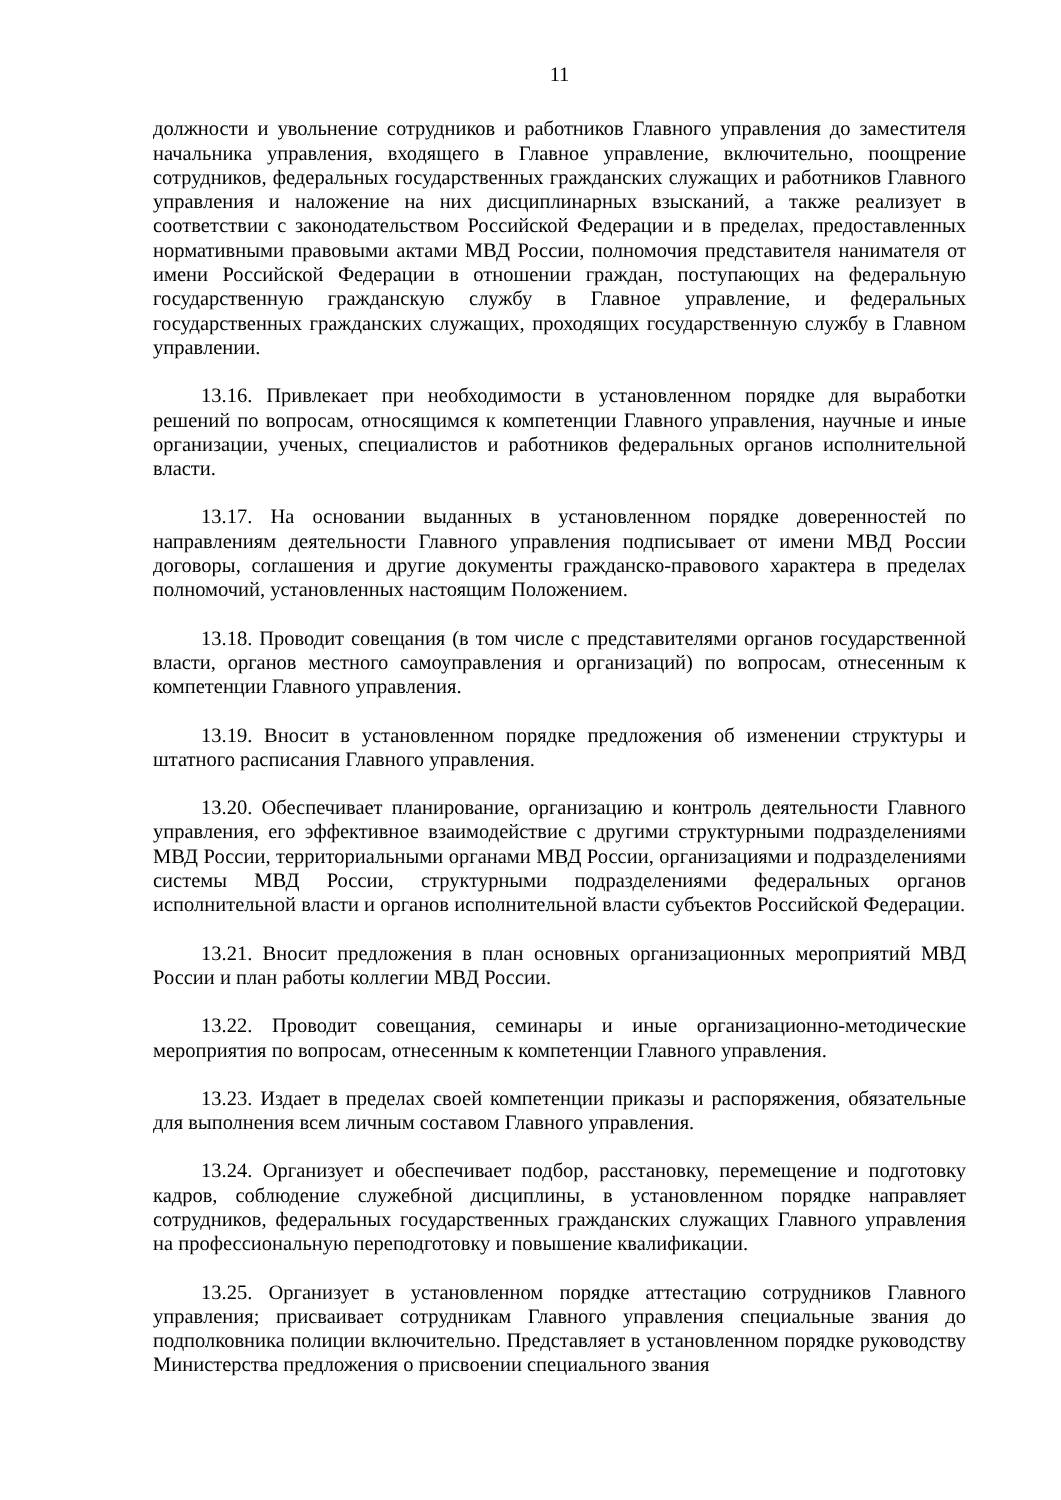11
должности и увольнение сотрудников и работников Главного управления до заместителя начальника управления, входящего в Главное управление, включительно, поощрение сотрудников, федеральных государственных гражданских служащих и работников Главного управления и наложение на них дисциплинарных взысканий, а также реализует в соответствии с законодательством Российской Федерации и в пределах, предоставленных нормативными правовыми актами МВД России, полномочия представителя нанимателя от имени Российской Федерации в отношении граждан, поступающих на федеральную государственную гражданскую службу в Главное управление, и федеральных государственных гражданских служащих, проходящих государственную службу в Главном управлении.
13.16. Привлекает при необходимости в установленном порядке для выработки решений по вопросам, относящимся к компетенции Главного управления, научные и иные организации, ученых, специалистов и работников федеральных органов исполнительной власти.
13.17. На основании выданных в установленном порядке доверенностей по направлениям деятельности Главного управления подписывает от имени МВД России договоры, соглашения и другие документы гражданско-правового характера в пределах полномочий, установленных настоящим Положением.
13.18. Проводит совещания (в том числе с представителями органов государственной власти, органов местного самоуправления и организаций) по вопросам, отнесенным к компетенции Главного управления.
13.19. Вносит в установленном порядке предложения об изменении структуры и штатного расписания Главного управления.
13.20. Обеспечивает планирование, организацию и контроль деятельности Главного управления, его эффективное взаимодействие с другими структурными подразделениями МВД России, территориальными органами МВД России, организациями и подразделениями системы МВД России, структурными подразделениями федеральных органов исполнительной власти и органов исполнительной власти субъектов Российской Федерации.
13.21. Вносит предложения в план основных организационных мероприятий МВД России и план работы коллегии МВД России.
13.22. Проводит совещания, семинары и иные организационно-методические мероприятия по вопросам, отнесенным к компетенции Главного управления.
13.23. Издает в пределах своей компетенции приказы и распоряжения, обязательные для выполнения всем личным составом Главного управления.
13.24. Организует и обеспечивает подбор, расстановку, перемещение и подготовку кадров, соблюдение служебной дисциплины, в установленном порядке направляет сотрудников, федеральных государственных гражданских служащих Главного управления на профессиональную переподготовку и повышение квалификации.
13.25. Организует в установленном порядке аттестацию сотрудников Главного управления; присваивает сотрудникам Главного управления специальные звания до подполковника полиции включительно. Представляет в установленном порядке руководству Министерства предложения о присвоении специального звания